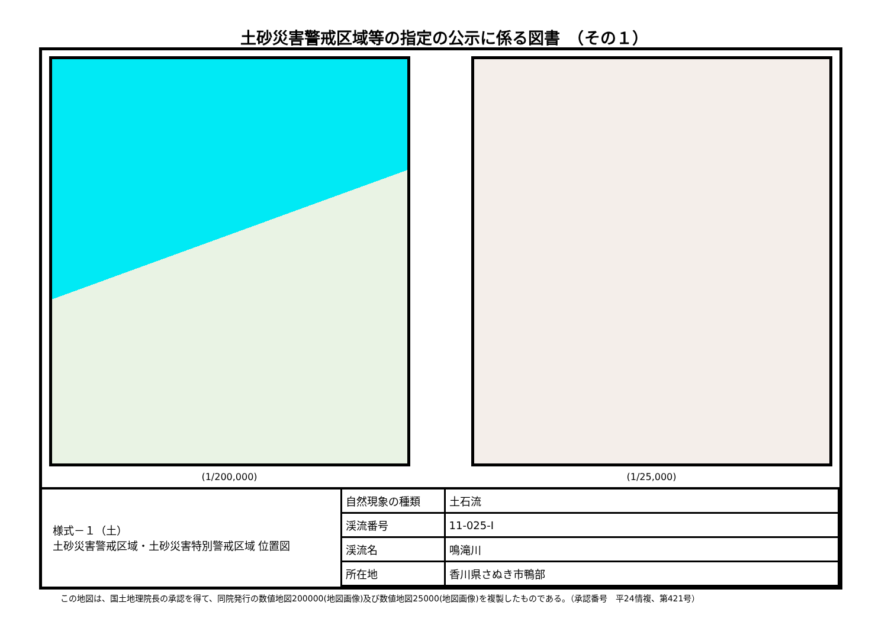土砂災害警戒区域等の指定の公示に係る図書　（その１）
(1/200,000) (1/25,000)
| 様式－１（土） 土砂災害警戒区域・土砂災害特別警戒区域 位置図 | 自然現象の種類 | 土石流 |
| | 渓流番号 | 11-025-Ⅰ |
| | 渓流名 | 鳴滝川 |
| | 所在地 | 香川県さぬき市鴨部 |
この地図は、国土地理院長の承認を得て、同院発行の数値地図200000(地図画像)及び数値地図25000(地図画像)を複製したものである。（承認番号　平24情複、第421号）